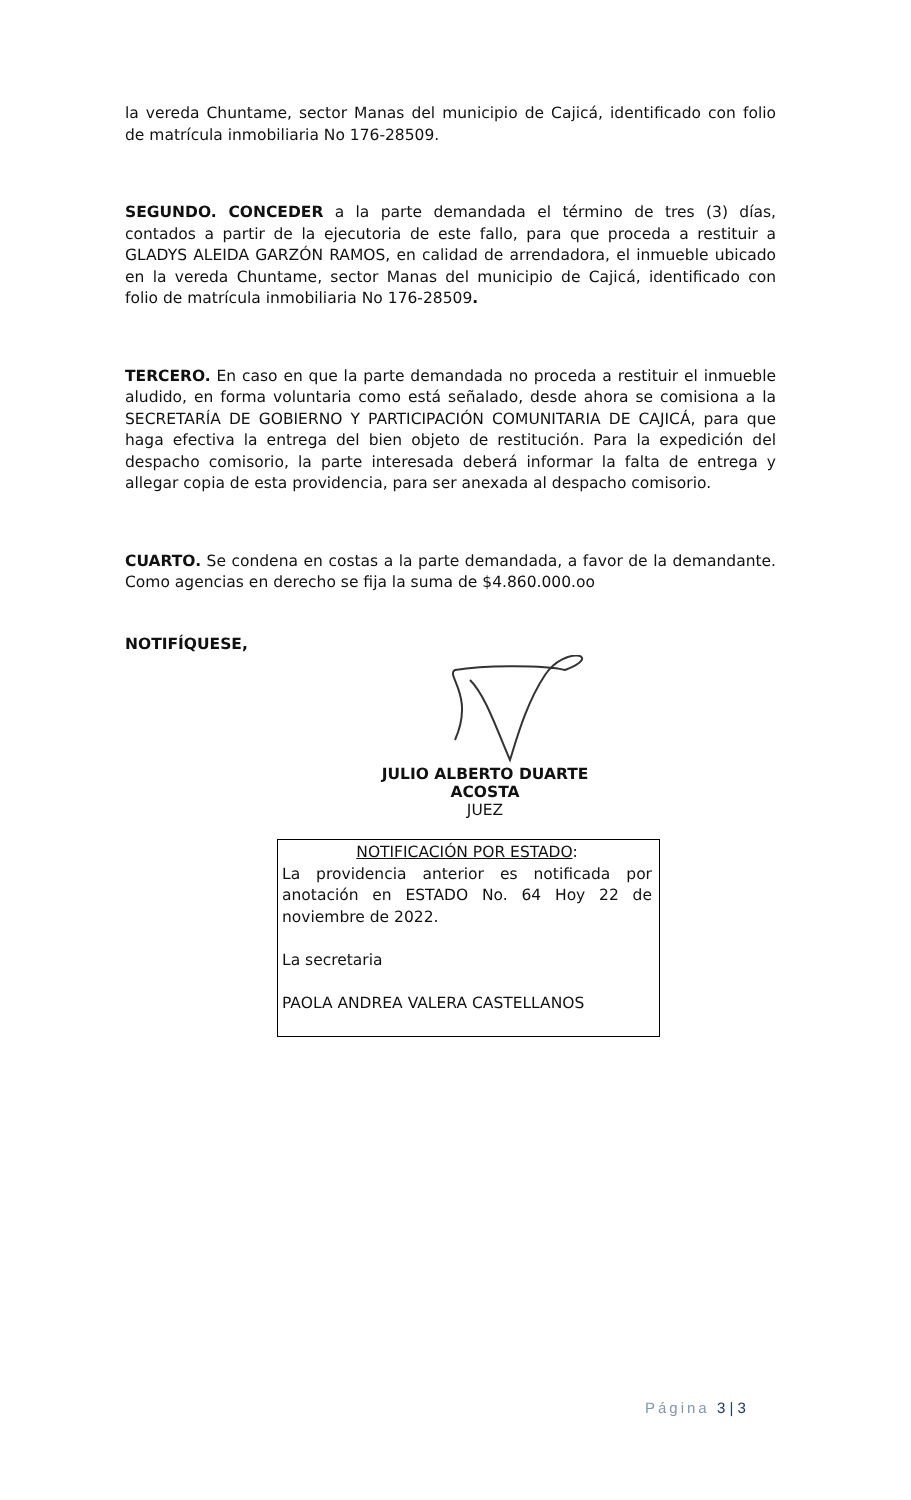la vereda Chuntame, sector Manas del municipio de Cajicá, identificado con folio de matrícula inmobiliaria No 176-28509.
SEGUNDO. CONCEDER a la parte demandada el término de tres (3) días, contados a partir de la ejecutoria de este fallo, para que proceda a restituir a GLADYS ALEIDA GARZÓN RAMOS, en calidad de arrendadora, el inmueble ubicado en la vereda Chuntame, sector Manas del municipio de Cajicá, identificado con folio de matrícula inmobiliaria No 176-28509.
TERCERO. En caso en que la parte demandada no proceda a restituir el inmueble aludido, en forma voluntaria como está señalado, desde ahora se comisiona a la SECRETARÍA DE GOBIERNO Y PARTICIPACIÓN COMUNITARIA DE CAJICÁ, para que haga efectiva la entrega del bien objeto de restitución. Para la expedición del despacho comisorio, la parte interesada deberá informar la falta de entrega y allegar copia de esta providencia, para ser anexada al despacho comisorio.
CUARTO. Se condena en costas a la parte demandada, a favor de la demandante. Como agencias en derecho se fija la suma de $4.860.000.oo
NOTIFÍQUESE,
JULIO ALBERTO DUARTE ACOSTA
JUEZ
NOTIFICACIÓN POR ESTADO:
La providencia anterior es notificada por anotación en ESTADO No. 64 Hoy 22 de noviembre de 2022.
La secretaria
PAOLA ANDREA VALERA CASTELLANOS
Página 3 | 3